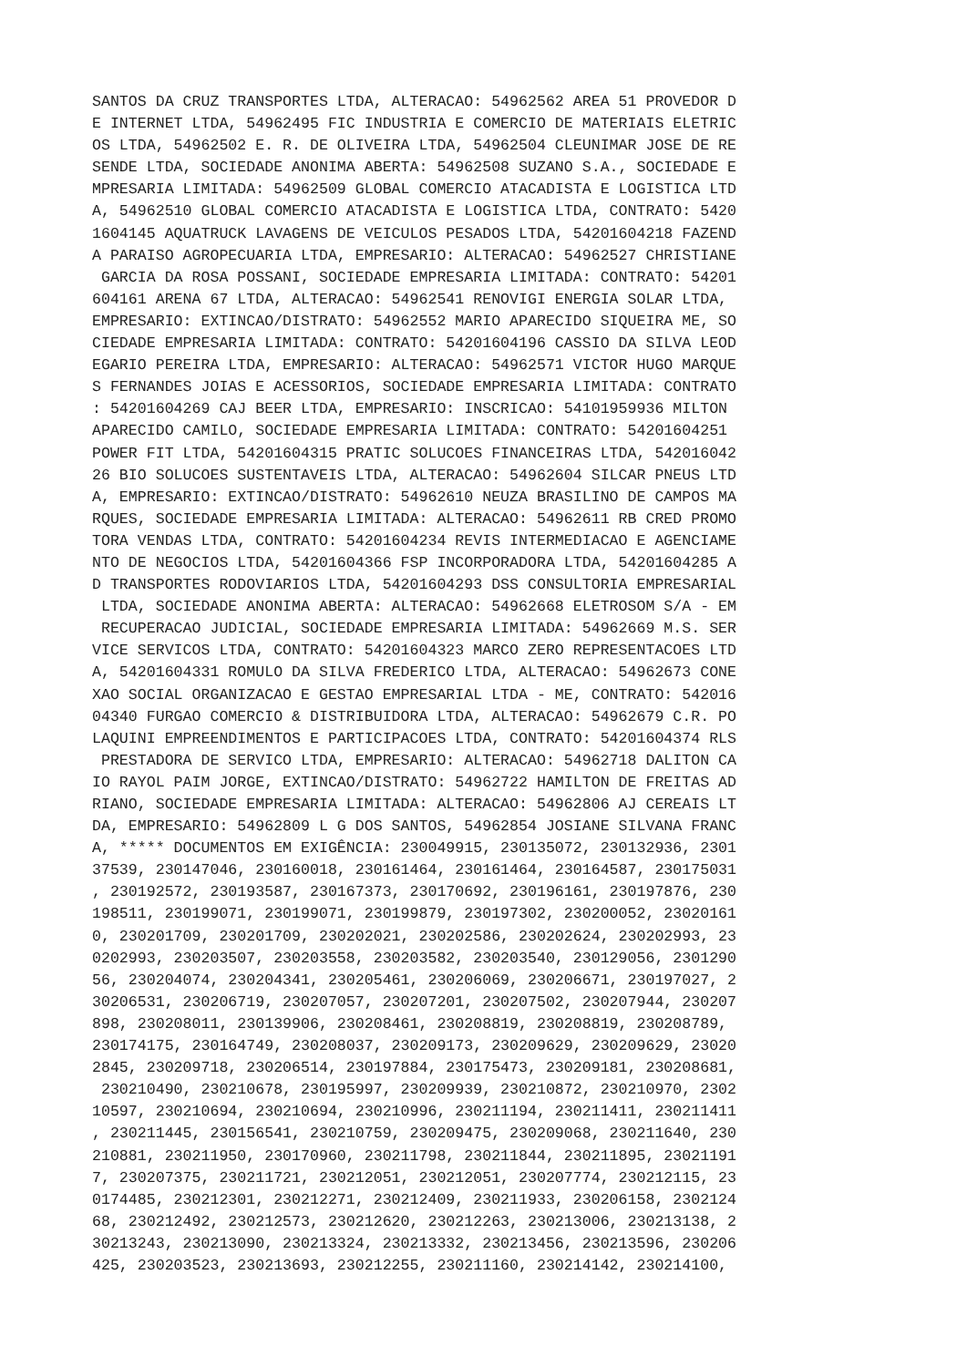SANTOS DA CRUZ TRANSPORTES LTDA, ALTERACAO: 54962562 AREA 51 PROVEDOR D
E INTERNET LTDA, 54962495 FIC INDUSTRIA E COMERCIO DE MATERIAIS ELETRIC
OS LTDA, 54962502 E. R. DE OLIVEIRA LTDA, 54962504 CLEUNIMAR JOSE DE RE
SENDE LTDA, SOCIEDADE ANONIMA ABERTA: 54962508 SUZANO S.A., SOCIEDADE E
MPRESARIA LIMITADA: 54962509 GLOBAL COMERCIO ATACADISTA E LOGISTICA LTD
A, 54962510 GLOBAL COMERCIO ATACADISTA E LOGISTICA LTDA, CONTRATO: 5420
1604145 AQUATRUCK LAVAGENS DE VEICULOS PESADOS LTDA, 54201604218 FAZEND
A PARAISO AGROPECUARIA LTDA, EMPRESARIO: ALTERACAO: 54962527 CHRISTIANE
 GARCIA DA ROSA POSSANI, SOCIEDADE EMPRESARIA LIMITADA: CONTRATO: 54201
604161 ARENA 67 LTDA, ALTERACAO: 54962541 RENOVIGI ENERGIA SOLAR LTDA,
EMPRESARIO: EXTINCAO/DISTRATO: 54962552 MARIO APARECIDO SIQUEIRA ME, SO
CIEDADE EMPRESARIA LIMITADA: CONTRATO: 54201604196 CASSIO DA SILVA LEOD
EGARIO PEREIRA LTDA, EMPRESARIO: ALTERACAO: 54962571 VICTOR HUGO MARQUE
S FERNANDES JOIAS E ACESSORIOS, SOCIEDADE EMPRESARIA LIMITADA: CONTRATO
: 54201604269 CAJ BEER LTDA, EMPRESARIO: INSCRICAO: 54101959936 MILTON
APARECIDO CAMILO, SOCIEDADE EMPRESARIA LIMITADA: CONTRATO: 54201604251
POWER FIT LTDA, 54201604315 PRATIC SOLUCOES FINANCEIRAS LTDA, 542016042
26 BIO SOLUCOES SUSTENTAVEIS LTDA, ALTERACAO: 54962604 SILCAR PNEUS LTD
A, EMPRESARIO: EXTINCAO/DISTRATO: 54962610 NEUZA BRASILINO DE CAMPOS MA
RQUES, SOCIEDADE EMPRESARIA LIMITADA: ALTERACAO: 54962611 RB CRED PROMO
TORA VENDAS LTDA, CONTRATO: 54201604234 REVIS INTERMEDIACAO E AGENCIAME
NTO DE NEGOCIOS LTDA, 54201604366 FSP INCORPORADORA LTDA, 54201604285 A
D TRANSPORTES RODOVIARIOS LTDA, 54201604293 DSS CONSULTORIA EMPRESARIAL
 LTDA, SOCIEDADE ANONIMA ABERTA: ALTERACAO: 54962668 ELETROSOM S/A - EM
 RECUPERACAO JUDICIAL, SOCIEDADE EMPRESARIA LIMITADA: 54962669 M.S. SER
VICE SERVICOS LTDA, CONTRATO: 54201604323 MARCO ZERO REPRESENTACOES LTD
A, 54201604331 ROMULO DA SILVA FREDERICO LTDA, ALTERACAO: 54962673 CONE
XAO SOCIAL ORGANIZACAO E GESTAO EMPRESARIAL LTDA - ME, CONTRATO: 542016
04340 FURGAO COMERCIO & DISTRIBUIDORA LTDA, ALTERACAO: 54962679 C.R. PO
LAQUINI EMPREENDIMENTOS E PARTICIPACOES LTDA, CONTRATO: 54201604374 RLS
 PRESTADORA DE SERVICO LTDA, EMPRESARIO: ALTERACAO: 54962718 DALITON CA
IO RAYOL PAIM JORGE, EXTINCAO/DISTRATO: 54962722 HAMILTON DE FREITAS AD
RIANO, SOCIEDADE EMPRESARIA LIMITADA: ALTERACAO: 54962806 AJ CEREAIS LT
DA, EMPRESARIO: 54962809 L G DOS SANTOS, 54962854 JOSIANE SILVANA FRANC
A, ***** DOCUMENTOS EM EXIGÊNCIA: 230049915, 230135072, 230132936, 2301
37539, 230147046, 230160018, 230161464, 230161464, 230164587, 230175031
, 230192572, 230193587, 230167373, 230170692, 230196161, 230197876, 230
198511, 230199071, 230199071, 230199879, 230197302, 230200052, 23020161
0, 230201709, 230201709, 230202021, 230202586, 230202624, 230202993, 23
0202993, 230203507, 230203558, 230203582, 230203540, 230129056, 2301290
56, 230204074, 230204341, 230205461, 230206069, 230206671, 230197027, 2
30206531, 230206719, 230207057, 230207201, 230207502, 230207944, 230207
898, 230208011, 230139906, 230208461, 230208819, 230208819, 230208789,
230174175, 230164749, 230208037, 230209173, 230209629, 230209629, 23020
2845, 230209718, 230206514, 230197884, 230175473, 230209181, 230208681,
 230210490, 230210678, 230195997, 230209939, 230210872, 230210970, 2302
10597, 230210694, 230210694, 230210996, 230211194, 230211411, 230211411
, 230211445, 230156541, 230210759, 230209475, 230209068, 230211640, 230
210881, 230211950, 230170960, 230211798, 230211844, 230211895, 23021191
7, 230207375, 230211721, 230212051, 230212051, 230207774, 230212115, 23
0174485, 230212301, 230212271, 230212409, 230211933, 230206158, 2302124
68, 230212492, 230212573, 230212620, 230212263, 230213006, 230213138, 2
30213243, 230213090, 230213324, 230213332, 230213456, 230213596, 230206
425, 230203523, 230213693, 230212255, 230211160, 230214142, 230214100,